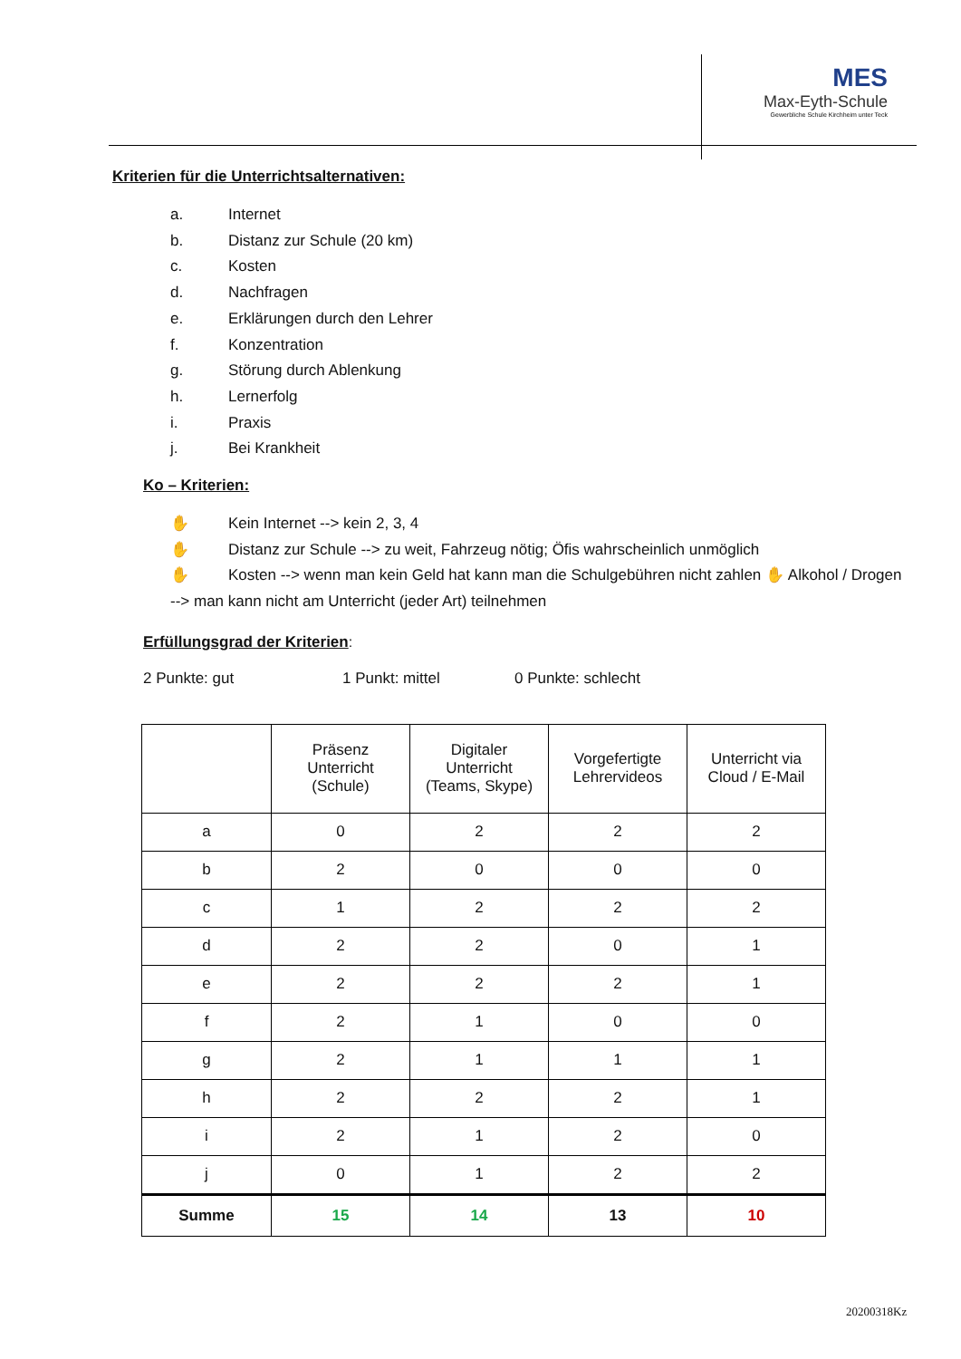MES
Max-Eyth-Schule
Gewerbliche Schule Kirchheim unter Teck
Kriterien für die Unterrichtsalternativen:
a. Internet
b. Distanz zur Schule (20 km)
c. Kosten
d. Nachfragen
e. Erklärungen durch den Lehrer
f. Konzentration
g. Störung durch Ablenkung
h. Lernerfolg
i. Praxis
j. Bei Krankheit
Ko – Kriterien:
✋ Kein Internet --> kein 2, 3, 4
✋ Distanz zur Schule --> zu weit, Fahrzeug nötig; Öfis wahrscheinlich unmöglich
✋ Kosten --> wenn man kein Geld hat kann man die Schulgebühren nicht zahlen ✋ Alkohol / Drogen
--> man kann nicht am Unterricht (jeder Art) teilnehmen
Erfüllungsgrad der Kriterien
:
2 Punkte: gut 1 Punkt: mittel 0 Punkte: schlecht
| | Präsenz Unterricht (Schule) | Digitaler Unterricht (Teams, Skype) | Vorgefertigte Lehrervideos | Unterricht via Cloud / E-Mail |
| --- | --- | --- | --- | --- |
| a | 0 | 2 | 2 | 2 |
| b | 2 | 0 | 0 | 0 |
| c | 1 | 2 | 2 | 2 |
| d | 2 | 2 | 0 | 1 |
| e | 2 | 2 | 2 | 1 |
| f | 2 | 1 | 0 | 0 |
| g | 2 | 1 | 1 | 1 |
| h | 2 | 2 | 2 | 1 |
| i | 2 | 1 | 2 | 0 |
| j | 0 | 1 | 2 | 2 |
| Summe | 15 | 14 | 13 | 10 |
20200318Kz